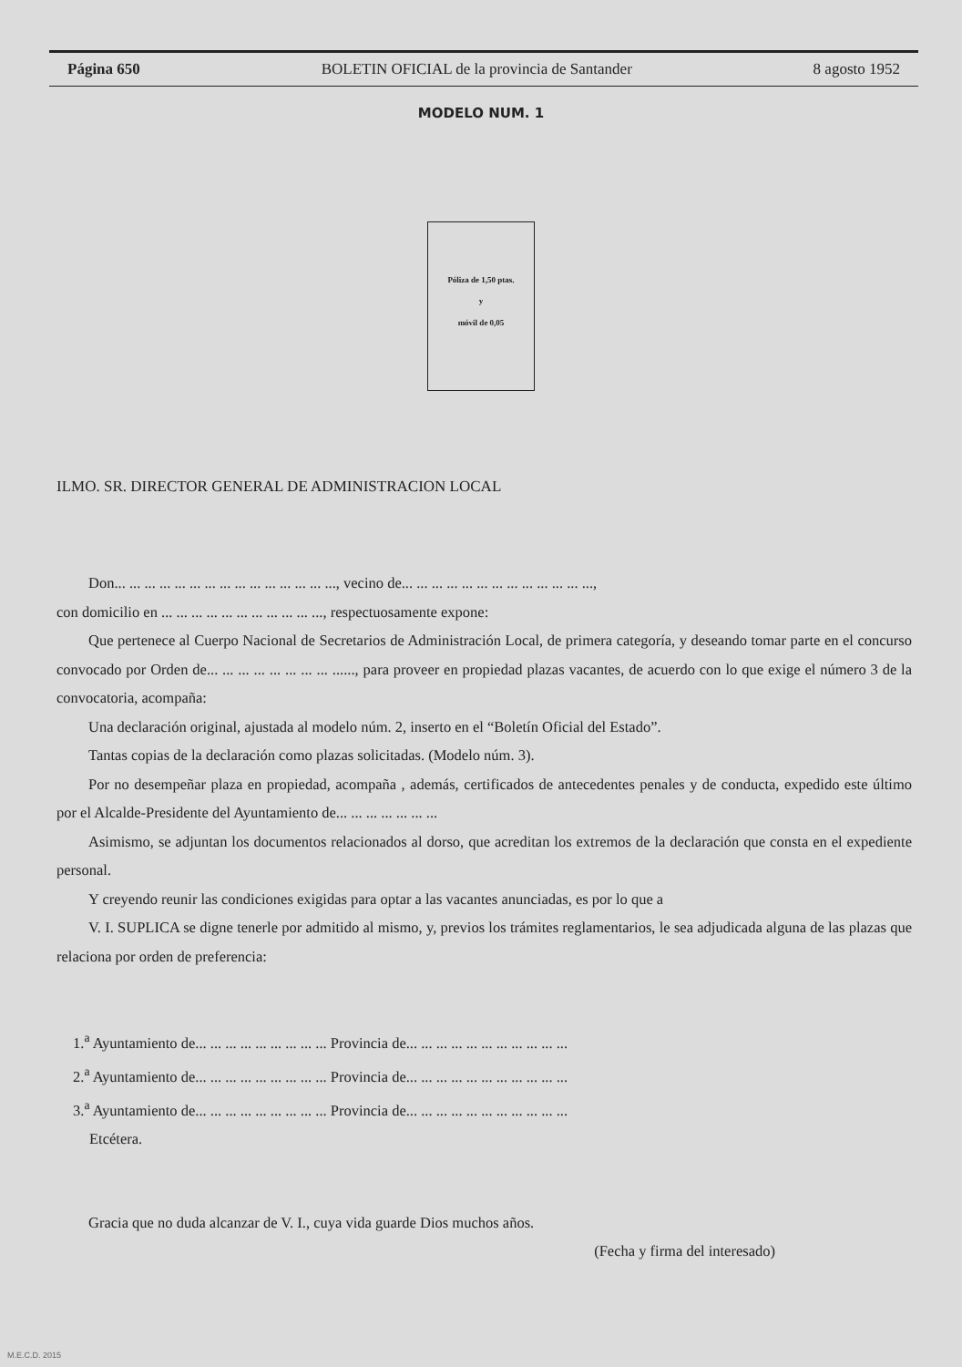Página 650 BOLETIN OFICIAL de la provincia de Santander 8 agosto 1952
MODELO NUM. 1
Póliza de 1,50 ptas.
y
móvil de 0,05
ILMO. SR. DIRECTOR GENERAL DE ADMINISTRACION LOCAL
Don... ... ... ... ... ... ... ... ... ... ... ... ... ... ..., vecino de... ... ... ... ... ... ... ... ... ... ... ... ...,
con domicilio en ... ... ... ... ... ... ... ... ... ... ..., respectuosamente expone:
Que pertenece al Cuerpo Nacional de Secretarios de Administración Local, de primera categoría, y deseando tomar parte en el concurso convocado por Orden de... ... ... ... ... ... ... ... ......, para proveer en propiedad plazas vacantes, de acuerdo con lo que exige el número 3 de la convocatoria, acompaña:
Una declaración original, ajustada al modelo núm. 2, inserto en el “Boletín Oficial del Estado”.
Tantas copias de la declaración como plazas solicitadas. (Modelo núm. 3).
Por no desempeñar plaza en propiedad, acompaña , además, certificados de antecedentes penales y de conducta, expedido este último por el Alcalde-Presidente del Ayuntamiento de... ... ... ... ... ... ...
Asimismo, se adjuntan los documentos relacionados al dorso, que acreditan los extremos de la declaración que consta en el expediente personal.
Y creyendo reunir las condiciones exigidas para optar a las vacantes anunciadas, es por lo que a
V. I. SUPLICA se digne tenerle por admitido al mismo, y, previos los trámites reglamentarios, le sea adjudicada alguna de las plazas que relaciona por orden de preferencia:
1.<sup>a</sup> Ayuntamiento de... ... ... ... ... ... ... ... ... Provincia de... ... ... ... ... ... ... ... ... ... ...
2.<sup>a</sup> Ayuntamiento de... ... ... ... ... ... ... ... ... Provincia de... ... ... ... ... ... ... ... ... ... ...
3.<sup>a</sup> Ayuntamiento de... ... ... ... ... ... ... ... ... Provincia de... ... ... ... ... ... ... ... ... ... ...
Etcétera.
Gracia que no duda alcanzar de V. I., cuya vida guarde Dios muchos años.
(Fecha y firma del interesado)
M.E.C.D. 2015